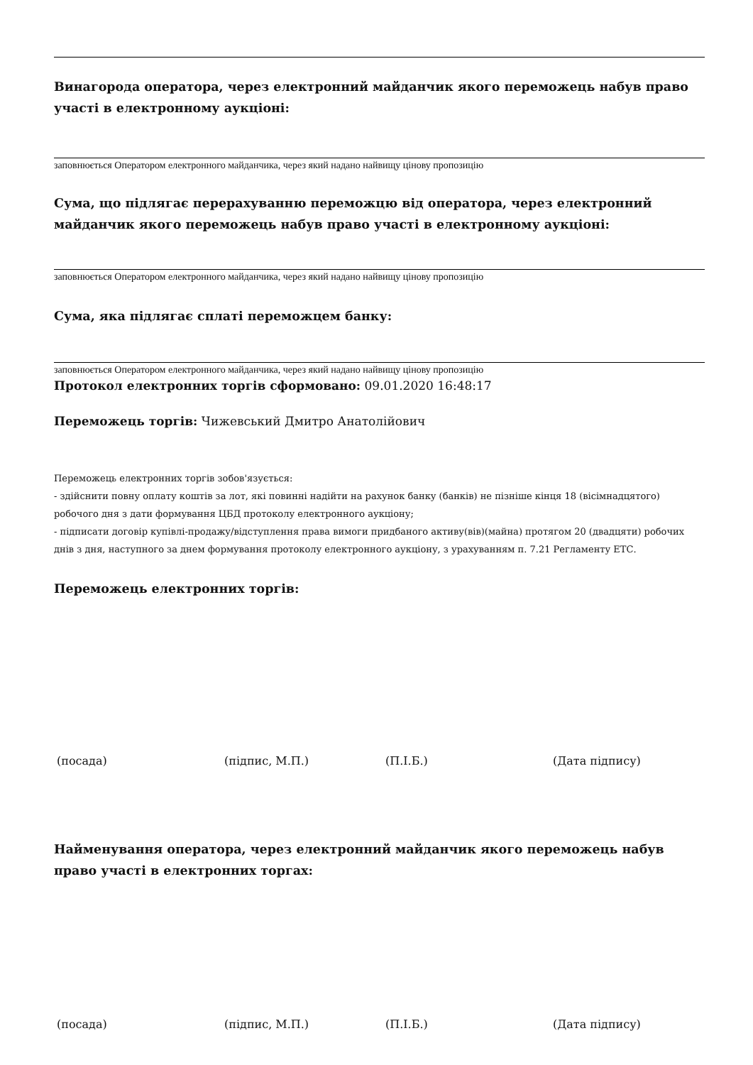Винагорода оператора, через електронний майданчик якого переможець набув право участі в електронному аукціоні:
заповнюється Оператором електронного майданчика, через який надано найвищу цінову пропозицію
Сума, що підлягає перерахуванню переможцю від оператора, через електронний майданчик якого переможець набув право участі в електронному аукціоні:
заповнюється Оператором електронного майданчика, через який надано найвищу цінову пропозицію
Сума, яка підлягає сплаті переможцем банку:
заповнюється Оператором електронного майданчика, через який надано найвищу цінову пропозицію
Протокол електронних торгів сформовано: 09.01.2020 16:48:17
Переможець торгів: Чижевський Дмитро Анатолійович
Переможець електронних торгів зобов'язується:
- здійснити повну оплату коштів за лот, які повинні надійти на рахунок банку (банків) не пізніше кінця 18 (вісімнадцятого) робочого дня з дати формування ЦБД протоколу електронного аукціону;
- підписати договір купівлі-продажу/відступлення права вимоги придбаного активу(вів)(майна) протягом 20 (двадцяти) робочих днів з дня, наступного за днем формування протоколу електронного аукціону, з урахуванням п. 7.21 Регламенту ЕТС.
Переможець електронних торгів:
(посада) (підпис, М.П.) (П.І.Б.) (Дата підпису)
Найменування оператора, через електронний майданчик якого переможець набув право участі в електронних торгах:
(посада) (підпис, М.П.) (П.І.Б.) (Дата підпису)